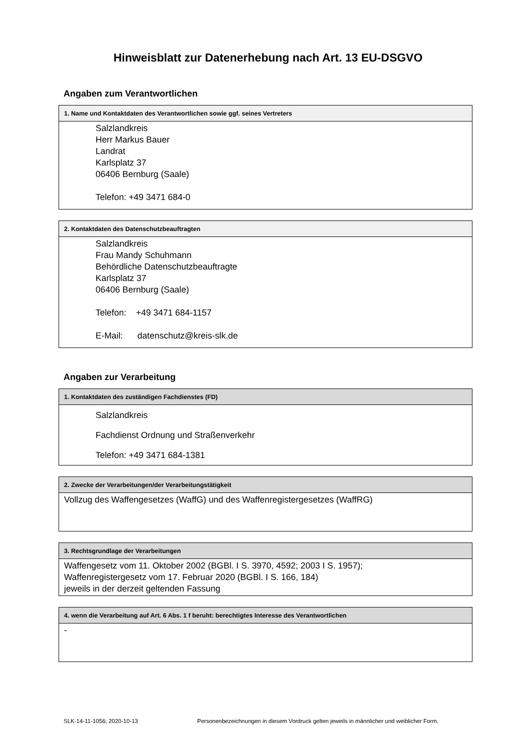Hinweisblatt zur Datenerhebung nach Art. 13 EU-DSGVO
Angaben zum Verantwortlichen
| 1. Name und Kontaktdaten des Verantwortlichen sowie ggf. seines Vertreters |
| --- |
| Salzlandkreis Herr Markus Bauer Landrat Karlsplatz 37 06406 Bernburg (Saale) Telefon: +49 3471 684-0 |
| 2. Kontaktdaten des Datenschutzbeauftragten |
| --- |
| Salzlandkreis Frau Mandy Schuhmann Behördliche Datenschutzbeauftragte Karlsplatz 37 06406 Bernburg (Saale) Telefon: +49 3471 684-1157 E-Mail: datenschutz@kreis-slk.de |
Angaben zur Verarbeitung
| 1. Kontaktdaten des zuständigen Fachdienstes (FD) |
| --- |
| Salzlandkreis Fachdienst Ordnung und Straßenverkehr Telefon: +49 3471 684-1381 |
| 2. Zwecke der Verarbeitungen/der Verarbeitungstätigkeit |
| --- |
| Vollzug des Waffengesetzes (WaffG) und des Waffenregistergesetzes (WaffRG) |
| 3. Rechtsgrundlage der Verarbeitungen |
| --- |
| Waffengesetz vom 11. Oktober 2002 (BGBl. I S. 3970, 4592; 2003 I S. 1957); Waffenregistergesetz vom 17. Februar 2020 (BGBl. I S. 166, 184) jeweils in der derzeit geltenden Fassung |
| 4. wenn die Verarbeitung auf Art. 6 Abs. 1 f beruht: berechtigtes Interesse des Verantwortlichen |
| --- |
| - |
SLK-14-11-1056; 2020-10-13 Personenbezeichnungen in diesem Vordruck gelten jeweils in männlicher und weiblicher Form.